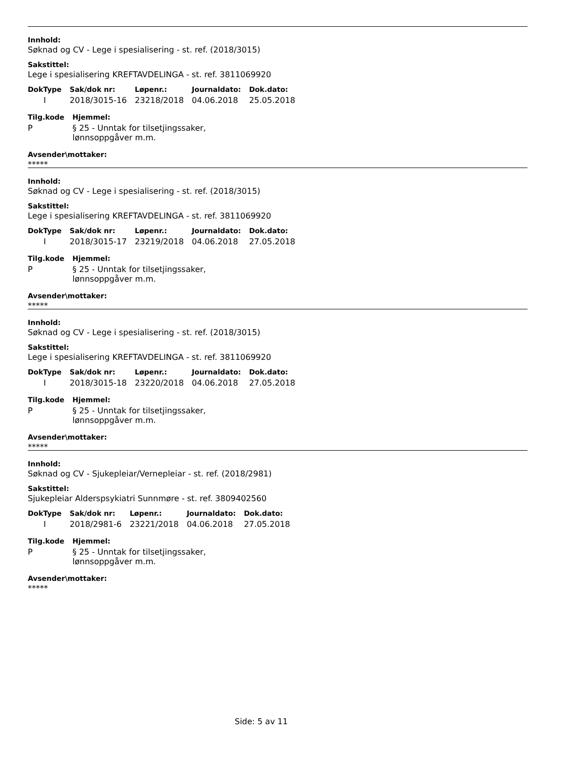Innhold:
Søknad og CV - Lege i spesialisering - st. ref. (2018/3015)
Sakstittel:
Lege i spesialisering KREFTAVDELINGA - st. ref. 3811069920
| DokType | Sak/dok nr: | Løpenr.: | Journaldato: | Dok.dato: |
| --- | --- | --- | --- | --- |
| I | 2018/3015-16 | 23218/2018 | 04.06.2018 | 25.05.2018 |
| Tilg.kode | Hjemmel: |
| --- | --- |
| P | § 25 - Unntak for tilsetjingssaker, lønnsoppgåver m.m. |
Avsender\mottaker:
*****
Innhold:
Søknad og CV - Lege i spesialisering - st. ref. (2018/3015)
Sakstittel:
Lege i spesialisering KREFTAVDELINGA - st. ref. 3811069920
| DokType | Sak/dok nr: | Løpenr.: | Journaldato: | Dok.dato: |
| --- | --- | --- | --- | --- |
| I | 2018/3015-17 | 23219/2018 | 04.06.2018 | 27.05.2018 |
| Tilg.kode | Hjemmel: |
| --- | --- |
| P | § 25 - Unntak for tilsetjingssaker, lønnsoppgåver m.m. |
Avsender\mottaker:
*****
Innhold:
Søknad og CV - Lege i spesialisering - st. ref. (2018/3015)
Sakstittel:
Lege i spesialisering KREFTAVDELINGA - st. ref. 3811069920
| DokType | Sak/dok nr: | Løpenr.: | Journaldato: | Dok.dato: |
| --- | --- | --- | --- | --- |
| I | 2018/3015-18 | 23220/2018 | 04.06.2018 | 27.05.2018 |
| Tilg.kode | Hjemmel: |
| --- | --- |
| P | § 25 - Unntak for tilsetjingssaker, lønnsoppgåver m.m. |
Avsender\mottaker:
*****
Innhold:
Søknad og CV - Sjukepleiar/Vernepleiar - st. ref. (2018/2981)
Sakstittel:
Sjukepleiar Alderspsykiatri Sunnmøre - st. ref. 3809402560
| DokType | Sak/dok nr: | Løpenr.: | Journaldato: | Dok.dato: |
| --- | --- | --- | --- | --- |
| I | 2018/2981-6 | 23221/2018 | 04.06.2018 | 27.05.2018 |
| Tilg.kode | Hjemmel: |
| --- | --- |
| P | § 25 - Unntak for tilsetjingssaker, lønnsoppgåver m.m. |
Avsender\mottaker:
*****
Side: 5 av 11